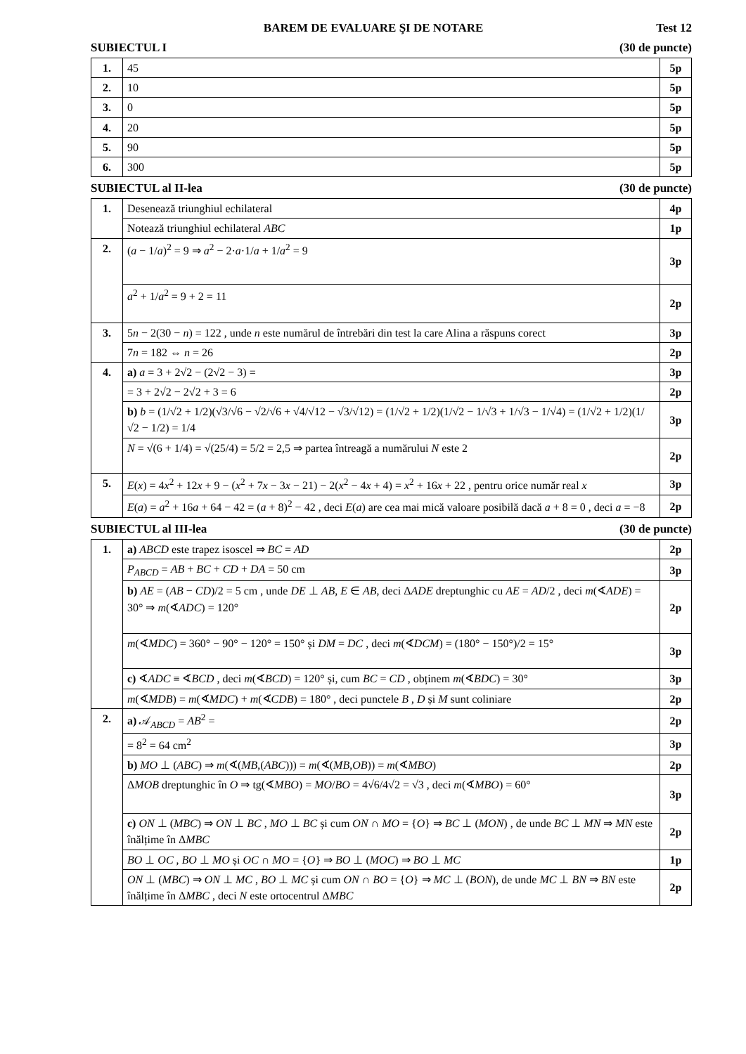Test 12
BAREM DE EVALUARE ŞI DE NOTARE
SUBIECTUL I (30 de puncte)
| 1. | 45 | 5p |
| 2. | 10 | 5p |
| 3. | 0 | 5p |
| 4. | 20 | 5p |
| 5. | 90 | 5p |
| 6. | 300 | 5p |
SUBIECTUL al II-lea (30 de puncte)
| 1. | Desenează triunghiul echilateral | 4p |
| | Notează triunghiul echilateral ABC | 1p |
| 2. | ( a − 1/ a )<sup>2</sup> = 9 ⇒ a<sup>2</sup> − 2· a ·1/ a + 1/ a<sup>2</sup> = 9 | 3p |
| | a<sup>2</sup> + 1/ a<sup>2</sup> = 9 + 2 = 11 | 2p |
| 3. | 5 n − 2(30 − n ) = 122 , unde n este numărul de întrebări din test la care Alina a răspuns corect | 3p |
| | 7 n = 182 ⇔ n = 26 | 2p |
| 4. | a) a = 3 + 2√2 − (2√2 − 3) = | 3p |
| | = 3 + 2√2 − 2√2 + 3 = 6 | 2p |
| | b) b = (1/√2 + 1/2)(√3/√6 − √2/√6 + √4/√12 − √3/√12) = (1/√2 + 1/2)(1/√2 − 1/√3 + 1/√3 − 1/√4) = (1/√2 + 1/2)(1/√2 − 1/2) = 1/4 | 3p |
| | N = √(6 + 1/4) = √(25/4) = 5/2 = 2,5 ⇒ partea întreagă a numărului N este 2 | 2p |
| 5. | E ( x ) = 4 x<sup>2</sup> + 12 x + 9 − ( x<sup>2</sup> + 7 x − 3 x − 21) − 2( x<sup>2</sup> − 4 x + 4) = x<sup>2</sup> + 16 x + 22 , pentru orice număr real x | 3p |
| | E ( a ) = a<sup>2</sup> + 16 a + 64 − 42 = ( a + 8)<sup>2</sup> − 42 , deci E ( a ) are cea mai mică valoare posibilă dacă a + 8 = 0 , deci a = −8 | 2p |
SUBIECTUL al III-lea (30 de puncte)
| 1. | a) ABCD este trapez isoscel ⇒ BC = AD | 2p |
| | P<sub>ABCD</sub> = AB + BC + CD + DA = 50 cm | 3p |
| | b) AE = ( AB − CD )/2 = 5 cm , unde DE ⊥ AB , E ∈ AB , deci Δ ADE dreptunghic cu AE = AD /2 , deci m (∢ ADE ) = 30° ⇒ m (∢ ADC ) = 120° | 2p |
| | m (∢ MDC ) = 360° − 90° − 120° = 150° și DM = DC , deci m (∢ DCM ) = (180° − 150°)/2 = 15° | 3p |
| | c) ∢ ADC ≡ ∢ BCD , deci m (∢ BCD ) = 120° și, cum BC = CD , obținem m (∢ BDC ) = 30° | 3p |
| | m (∢ MDB ) = m (∢ MDC ) + m (∢ CDB ) = 180° , deci punctele B , D și M sunt coliniare | 2p |
| 2. | a) 𝒜<sub>ABCD</sub> = AB<sup>2</sup> = | 2p |
| | = 8<sup>2</sup> = 64 cm<sup>2</sup> | 3p |
| | b) MO ⊥ ( ABC ) ⇒ m (∢( MB ,( ABC ))) = m (∢( MB , OB )) = m (∢ MBO ) | 2p |
| | Δ MOB dreptunghic în O ⇒ tg(∢ MBO ) = MO / BO = 4√6/4√2 = √3 , deci m (∢ MBO ) = 60° | 3p |
| | c) ON ⊥ ( MBC ) ⇒ ON ⊥ BC , MO ⊥ BC și cum ON ∩ MO = { O } ⇒ BC ⊥ ( MON ) , de unde BC ⊥ MN ⇒ MN este înălțime în Δ MBC | 2p |
| | BO ⊥ OC , BO ⊥ MO și OC ∩ MO = { O } ⇒ BO ⊥ ( MOC ) ⇒ BO ⊥ MC | 1p |
| | ON ⊥ ( MBC ) ⇒ ON ⊥ MC , BO ⊥ MC și cum ON ∩ BO = { O } ⇒ MC ⊥ ( BON ), de unde MC ⊥ BN ⇒ BN este înălțime în Δ MBC , deci N este ortocentrul Δ MBC | 2p |